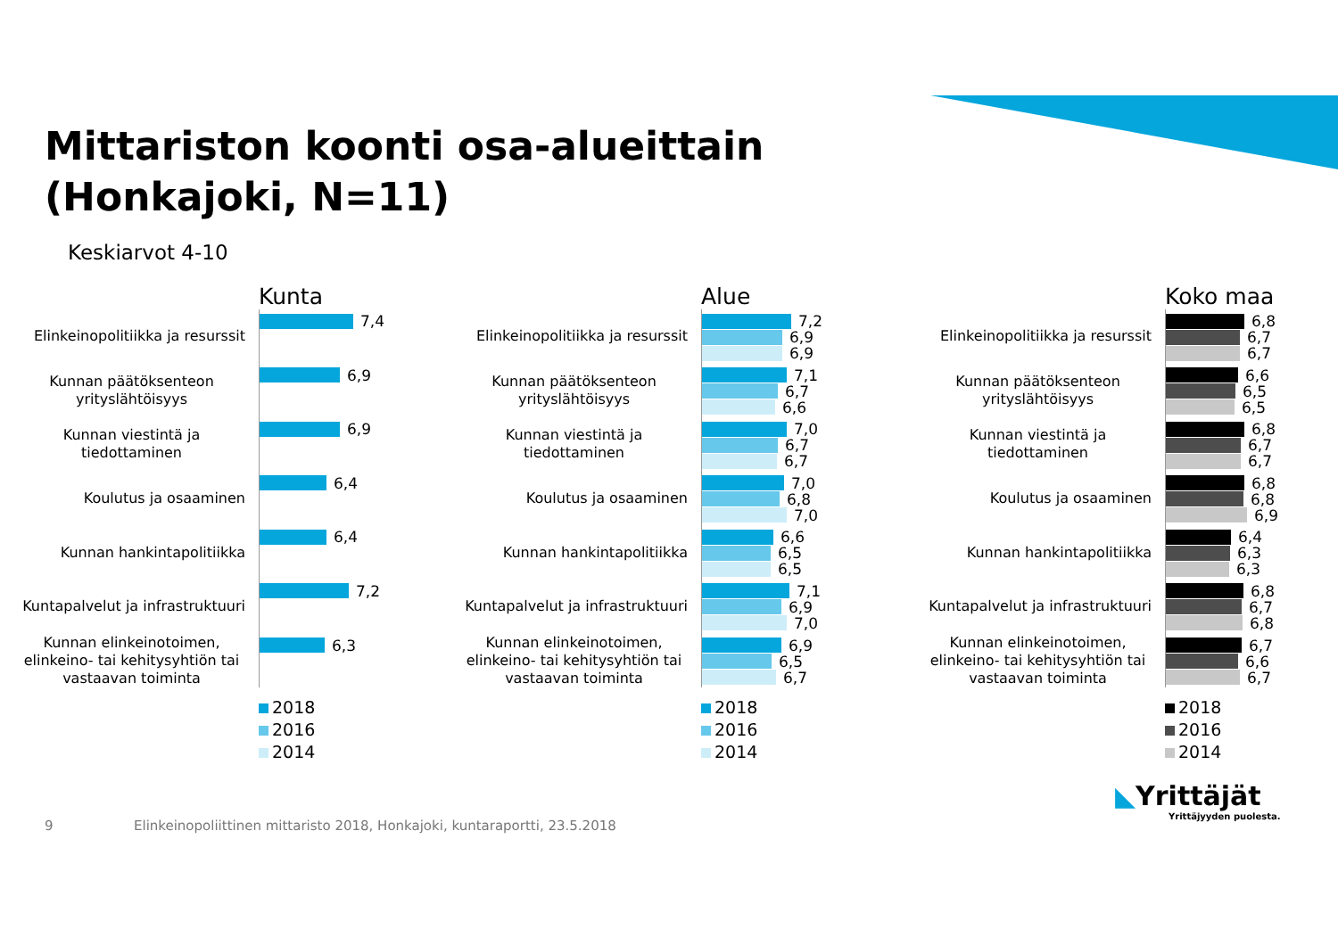Mittariston koonti osa-alueittain
(Honkajoki, N=11)
Keskiarvot 4-10
Kunta
Elinkeinopolitiikka ja resurssit
7,4
Kunnan päätöksenteon yrityslähtöisyys
6,9
Kunnan viestintä ja tiedottaminen
6,9
Koulutus ja osaaminen
6,4
Kunnan hankintapolitiikka
6,4
Kuntapalvelut ja infrastruktuuri
7,2
Kunnan elinkeinotoimen, elinkeino- tai kehitysyhtiön tai vastaavan toiminta
6,3
2018
2016
2014
Alue
Elinkeinopolitiikka ja resurssit
7,2
6,9
6,9
Kunnan päätöksenteon yrityslähtöisyys
7,1
6,7
6,6
Kunnan viestintä ja tiedottaminen
7,0
6,7
6,7
Koulutus ja osaaminen
7,0
6,8
7,0
Kunnan hankintapolitiikka
6,6
6,5
6,5
Kuntapalvelut ja infrastruktuuri
7,1
6,9
7,0
Kunnan elinkeinotoimen, elinkeino- tai kehitysyhtiön tai vastaavan toiminta
6,9
6,5
6,7
2018
2016
2014
Koko maa
Elinkeinopolitiikka ja resurssit
6,8
6,7
6,7
Kunnan päätöksenteon yrityslähtöisyys
6,6
6,5
6,5
Kunnan viestintä ja tiedottaminen
6,8
6,7
6,7
Koulutus ja osaaminen
6,8
6,8
6,9
Kunnan hankintapolitiikka
6,4
6,3
6,3
Kuntapalvelut ja infrastruktuuri
6,8
6,7
6,8
Kunnan elinkeinotoimen, elinkeino- tai kehitysyhtiön tai vastaavan toiminta
6,7
6,6
6,7
2018
2016
2014
9
Elinkeinopoliittinen mittaristo 2018, Honkajoki, kuntaraportti, 23.5.2018
◣Yrittäjät
Yrittäjyyden puolesta.